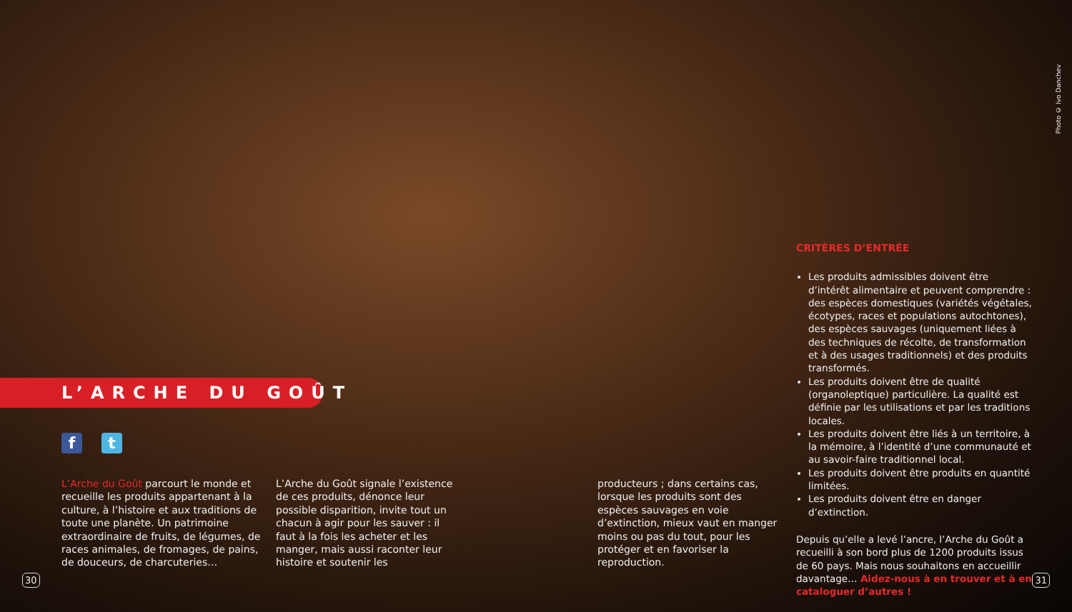Photo © Ivo Danchev
L’ARCHE DU GOÛT
f t
L’Arche du Goût parcourt le monde et recueille les produits appartenant à la culture, à l’histoire et aux traditions de toute une planète. Un patrimoine extraordinaire de fruits, de légumes, de races animales, de fromages, de pains, de douceurs, de charcuteries…
L’Arche du Goût signale l’existence de ces produits, dénonce leur possible disparition, invite tout un chacun à agir pour les sauver : il faut à la fois les acheter et les manger, mais aussi raconter leur histoire et soutenir les
producteurs ; dans certains cas, lorsque les produits sont des espèces sauvages en voie d’extinction, mieux vaut en manger moins ou pas du tout, pour les protéger et en favoriser la reproduction.
CRITÈRES D’ENTRÉE
Les produits admissibles doivent être d’intérêt alimentaire et peuvent comprendre : des espèces domestiques (variétés végétales, écotypes, races et populations autochtones), des espèces sauvages (uniquement liées à des techniques de récolte, de transformation et à des usages traditionnels) et des produits transformés.
Les produits doivent être de qualité (organoleptique) particulière. La qualité est définie par les utilisations et par les traditions locales.
Les produits doivent être liés à un territoire, à la mémoire, à l’identité d’une communauté et au savoir-faire traditionnel local.
Les produits doivent être produits en quantité limitées.
Les produits doivent être en danger d’extinction.
Depuis qu’elle a levé l’ancre, l’Arche du Goût a recueilli à son bord plus de 1200 produits issus de 60 pays. Mais nous souhaitons en accueillir davantage… Aidez-nous à en trouver et à en cataloguer d’autres !
30 31